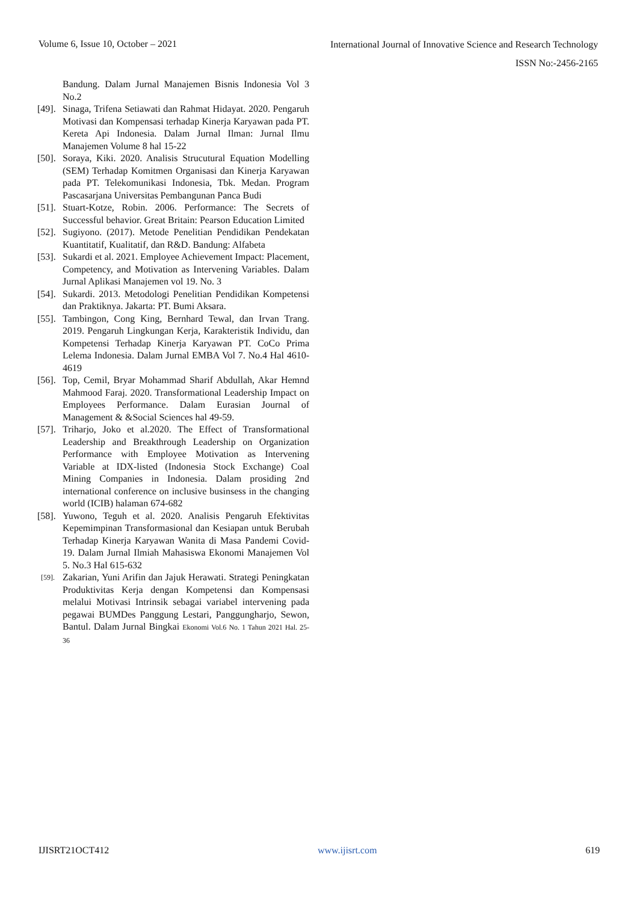Volume 6, Issue 10, October – 2021
International Journal of Innovative Science and Research Technology
ISSN No:-2456-2165
Bandung. Dalam Jurnal Manajemen Bisnis Indonesia Vol 3 No.2
[49].
Sinaga, Trifena Setiawati dan Rahmat Hidayat. 2020. Pengaruh Motivasi dan Kompensasi terhadap Kinerja Karyawan pada PT. Kereta Api Indonesia. Dalam Jurnal Ilman: Jurnal Ilmu Manajemen Volume 8 hal 15-22
[50].
Soraya, Kiki. 2020. Analisis Strucutural Equation Modelling (SEM) Terhadap Komitmen Organisasi dan Kinerja Karyawan pada PT. Telekomunikasi Indonesia, Tbk. Medan. Program Pascasarjana Universitas Pembangunan Panca Budi
[51].
Stuart-Kotze, Robin. 2006. Performance: The Secrets of Successful behavior. Great Britain: Pearson Education Limited
[52].
Sugiyono. (2017). Metode Penelitian Pendidikan Pendekatan Kuantitatif, Kualitatif, dan R&D. Bandung: Alfabeta
[53].
Sukardi et al. 2021. Employee Achievement Impact: Placement, Competency, and Motivation as Intervening Variables. Dalam Jurnal Aplikasi Manajemen vol 19. No. 3
[54].
Sukardi. 2013. Metodologi Penelitian Pendidikan Kompetensi dan Praktiknya. Jakarta: PT. Bumi Aksara.
[55].
Tambingon, Cong King, Bernhard Tewal, dan Irvan Trang. 2019. Pengaruh Lingkungan Kerja, Karakteristik Individu, dan Kompetensi Terhadap Kinerja Karyawan PT. CoCo Prima Lelema Indonesia. Dalam Jurnal EMBA Vol 7. No.4 Hal 4610-4619
[56].
Top, Cemil, Bryar Mohammad Sharif Abdullah, Akar Hemnd Mahmood Faraj. 2020. Transformational Leadership Impact on Employees Performance. Dalam Eurasian Journal of Management & &Social Sciences hal 49-59.
[57].
Triharjo, Joko et al.2020. The Effect of Transformational Leadership and Breakthrough Leadership on Organization Performance with Employee Motivation as Intervening Variable at IDX-listed (Indonesia Stock Exchange) Coal Mining Companies in Indonesia. Dalam prosiding 2nd international conference on inclusive businsess in the changing world (ICIB) halaman 674-682
[58].
Yuwono, Teguh et al. 2020. Analisis Pengaruh Efektivitas Kepemimpinan Transformasional dan Kesiapan untuk Berubah Terhadap Kinerja Karyawan Wanita di Masa Pandemi Covid-19. Dalam Jurnal Ilmiah Mahasiswa Ekonomi Manajemen Vol 5. No.3 Hal 615-632
[59].
Zakarian, Yuni Arifin dan Jajuk Herawati. Strategi Peningkatan Produktivitas Kerja dengan Kompetensi dan Kompensasi melalui Motivasi Intrinsik sebagai variabel intervening pada pegawai BUMDes Panggung Lestari, Panggungharjo, Sewon, Bantul. Dalam Jurnal Bingkai Ekonomi Vol.6 No. 1 Tahun 2021 Hal. 25-36
IJISRT21OCT412 www.ijisrt.com 619